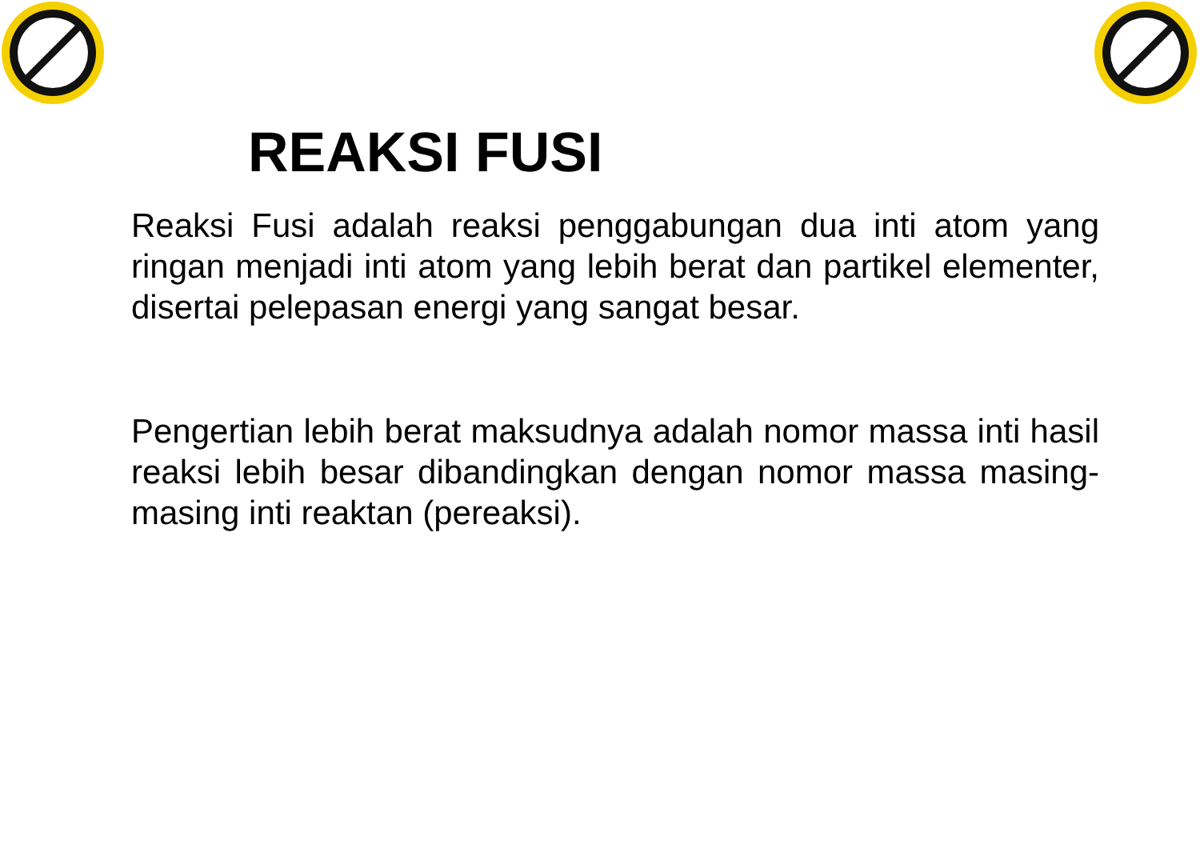REAKSI FUSI
Reaksi Fusi adalah reaksi penggabungan dua inti atom yang ringan menjadi inti atom yang lebih berat dan partikel elementer, disertai pelepasan energi yang sangat besar.
Pengertian lebih berat maksudnya adalah nomor massa inti hasil reaksi lebih besar dibandingkan dengan nomor massa masing-masing inti reaktan (pereaksi).